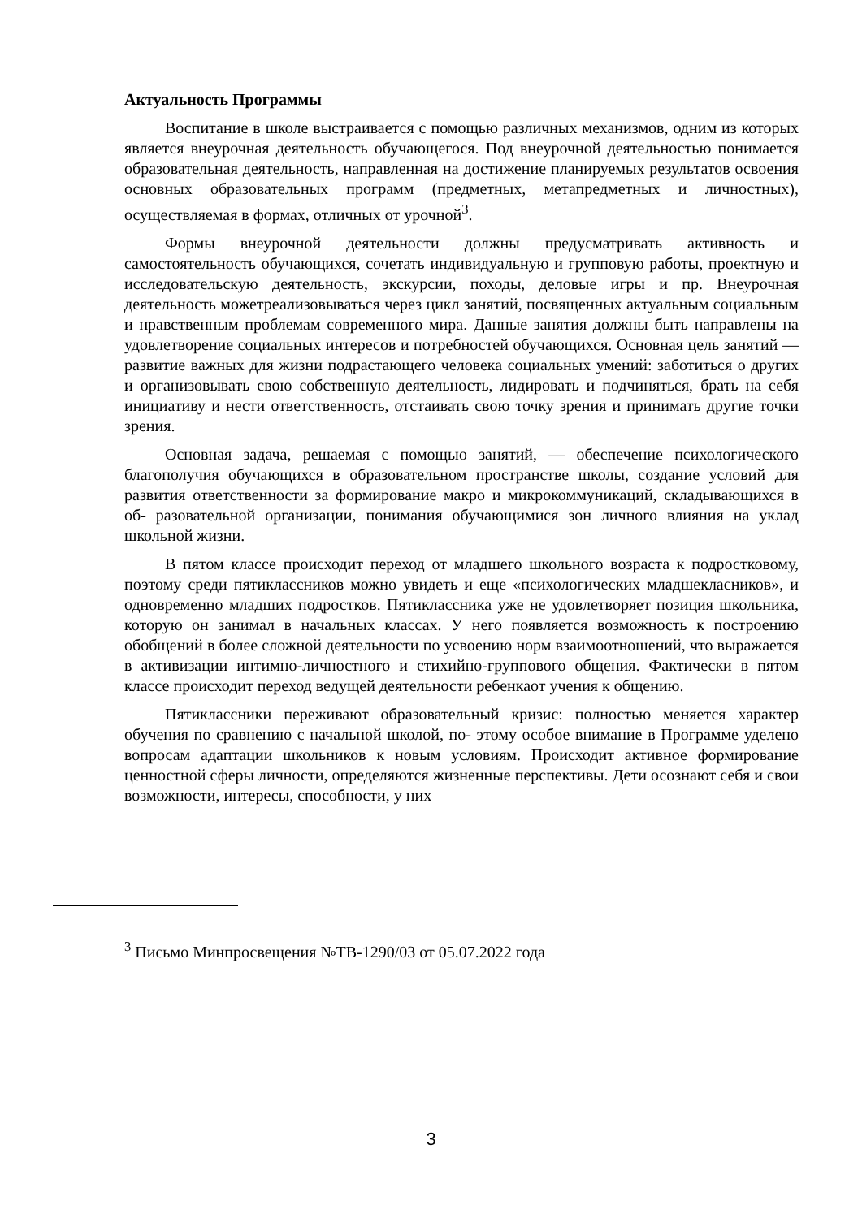Актуальность Программы
Воспитание в школе выстраивается с помощью различных механизмов, одним из которых является внеурочная деятельность обучающегося. Под внеурочной деятельностью понимается образовательная деятельность, направленная на достижение планируемых результатов освоения основных образовательных программ (предметных, метапредметных и личностных), осуществляемая в формах, отличных от урочной<sup>3</sup>.
Формы внеурочной деятельности должны предусматривать активность и самостоятельность обучающихся, сочетать индивидуальную и групповую работы, проектную и исследовательскую деятельность, экскурсии, походы, деловые игры и пр. Внеурочная деятельность можетреализовываться через цикл занятий, посвященных актуальным социальным и нравственным проблемам современного мира. Данные занятия должны быть направлены на удовлетворение социальных интересов и потребностей обучающихся. Основная цель занятий — развитие важных для жизни подрастающего человека социальных умений: заботиться о других и организовывать свою собственную деятельность, лидировать и подчиняться, брать на себя инициативу и нести ответственность, отстаивать свою точку зрения и принимать другие точки зрения.
Основная задача, решаемая с помощью занятий, — обеспечение психологического благополучия обучающихся в образовательном пространстве школы, создание условий для развития ответственности за формирование макро и микрокоммуникаций, складывающихся в об- разовательной организации, понимания обучающимися зон личного влияния на уклад школьной жизни.
В пятом классе происходит переход от младшего школьного возраста к подростковому, поэтому среди пятиклассников можно увидеть и еще «психологических младшекласников», и одновременно младших подростков. Пятиклассника уже не удовлетворяет позиция школьника, которую он занимал в начальных классах. У него появляется возможность к построению обобщений в более сложной деятельности по усвоению норм взаимоотношений, что выражается в активизации интимно-личностного и стихийно-группового общения. Фактически в пятом классе происходит переход ведущей деятельности ребенкаот учения к общению.
Пятиклассники переживают образовательный кризис: полностью меняется характер обучения по сравнению с начальной школой, по- этому особое внимание в Программе уделено вопросам адаптации школьников к новым условиям. Происходит активное формирование ценностной сферы личности, определяются жизненные перспективы. Дети осознают себя и свои возможности, интересы, способности, у них
<sup>3</sup> Письмо Минпросвещения №ТВ-1290/03 от 05.07.2022 года
3